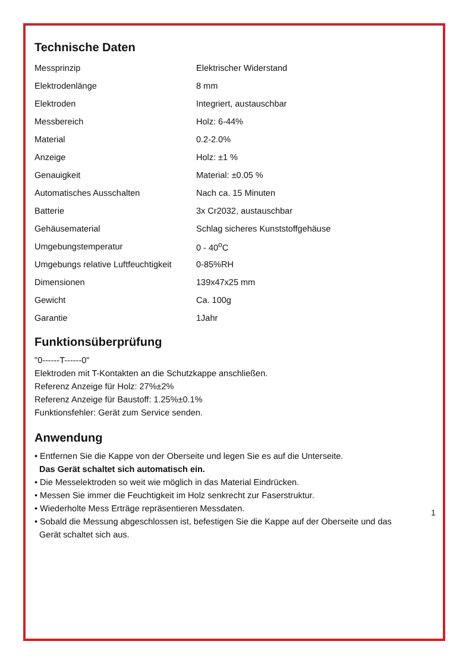Technische Daten
| Messprinzip | Elektrischer Widerstand |
| Elektrodenlänge | 8 mm |
| Elektroden | Integriert, austauschbar |
| Messbereich | Holz: 6-44% |
| Material | 0.2-2.0% |
| Anzeige | Holz: ±1 % |
| Genauigkeit | Material: ±0.05 % |
| Automatisches Ausschalten | Nach ca. 15 Minuten |
| Batterie | 3x Cr2032, austauschbar |
| Gehäusematerial | Schlag sicheres Kunststoffgehäuse |
| Umgebungstemperatur | 0 - 40<sup>o</sup>C |
| Umgebungs relative Luftfeuchtigkeit | 0-85%RH |
| Dimensionen | 139x47x25 mm |
| Gewicht | Ca. 100g |
| Garantie | 1Jahr |
Funktionsüberprüfung
"0------T------0"
Elektroden mit T-Kontakten an die Schutzkappe anschließen.
Referenz Anzeige für Holz: 27%±2%
Referenz Anzeige für Baustoff: 1.25%±0.1%
Funktionsfehler: Gerät zum Service senden.
Anwendung
• Entfernen Sie die Kappe von der Oberseite und legen Sie es auf die Unterseite.
Das Gerät schaltet sich automatisch ein.
• Die Messelektroden so weit wie möglich in das Material Eindrücken.
• Messen Sie immer die Feuchtigkeit im Holz senkrecht zur Faserstruktur.
• Wiederholte Mess Erträge repräsentieren Messdaten.
• Sobald die Messung abgeschlossen ist, befestigen Sie die Kappe auf der Oberseite und das
Gerät schaltet sich aus.
1